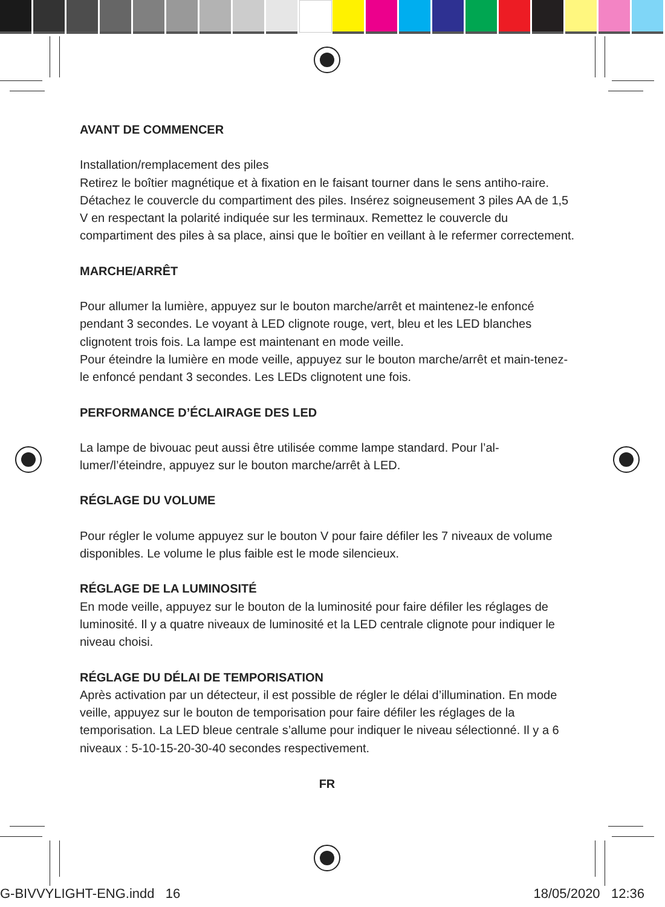AVANT DE COMMENCER
Installation/remplacement des piles
Retirez le boîtier magnétique et à fixation en le faisant tourner dans le sens antiho-raire. Détachez le couvercle du compartiment des piles. Insérez soigneusement 3 piles AA de 1,5 V en respectant la polarité indiquée sur les terminaux. Remettez le couvercle du compartiment des piles à sa place, ainsi que le boîtier en veillant à le refermer correctement.
MARCHE/ARRÊT
Pour allumer la lumière, appuyez sur le bouton marche/arrêt et maintenez-le enfoncé pendant 3 secondes. Le voyant à LED clignote rouge, vert, bleu et les LED blanches clignotent trois fois. La lampe est maintenant en mode veille.
Pour éteindre la lumière en mode veille, appuyez sur le bouton marche/arrêt et main-tenez-le enfoncé pendant 3 secondes. Les LEDs clignotent une fois.
PERFORMANCE D’ÉCLAIRAGE DES LED
La lampe de bivouac peut aussi être utilisée comme lampe standard. Pour l’al-lumer/l’éteindre, appuyez sur le bouton marche/arrêt à LED.
RÉGLAGE DU VOLUME
Pour régler le volume appuyez sur le bouton V pour faire défiler les 7 niveaux de volume disponibles. Le volume le plus faible est le mode silencieux.
RÉGLAGE DE LA LUMINOSITÉ
En mode veille, appuyez sur le bouton de la luminosité pour faire défiler les réglages de luminosité. Il y a quatre niveaux de luminosité et la LED centrale clignote pour indiquer le niveau choisi.
RÉGLAGE DU DÉLAI DE TEMPORISATION
Après activation par un détecteur, il est possible de régler le délai d’illumination. En mode veille, appuyez sur le bouton de temporisation pour faire défiler les réglages de la temporisation. La LED bleue centrale s’allume pour indiquer le niveau sélectionné. Il y a 6 niveaux : 5-10-15-20-30-40 secondes respectivement.
FR
G-BIVVYLIGHT-ENG.indd 16 18/05/2020 12:36